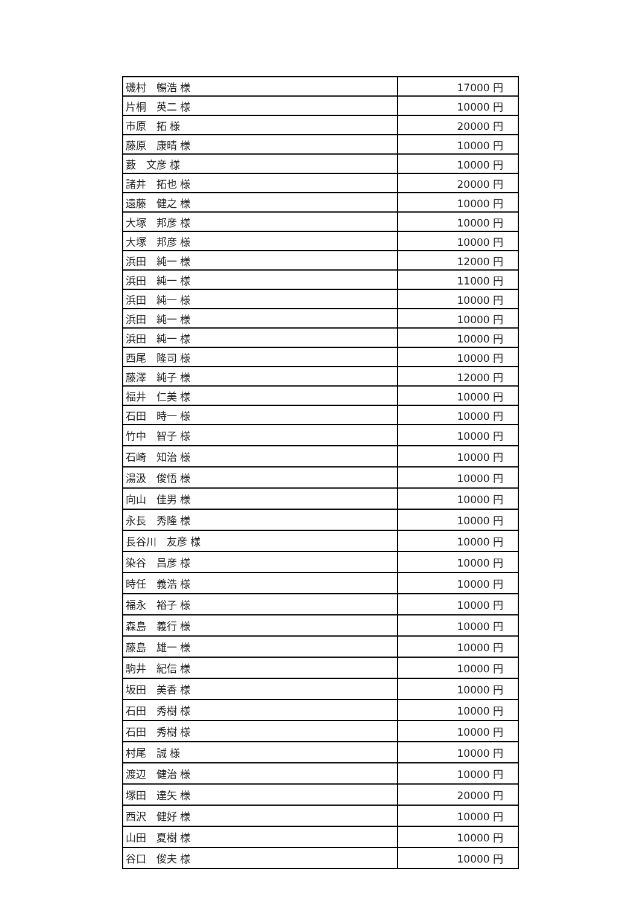| 磯村 暢浩 様 | 17000 円 |
| 片桐 英二 様 | 10000 円 |
| 市原 拓 様 | 20000 円 |
| 藤原 康晴 様 | 10000 円 |
| 藪 文彦 様 | 10000 円 |
| 諸井 拓也 様 | 20000 円 |
| 遠藤 健之 様 | 10000 円 |
| 大塚 邦彦 様 | 10000 円 |
| 大塚 邦彦 様 | 10000 円 |
| 浜田 純一 様 | 12000 円 |
| 浜田 純一 様 | 11000 円 |
| 浜田 純一 様 | 10000 円 |
| 浜田 純一 様 | 10000 円 |
| 浜田 純一 様 | 10000 円 |
| 西尾 隆司 様 | 10000 円 |
| 藤澤 純子 様 | 12000 円 |
| 福井 仁美 様 | 10000 円 |
| 石田 時一 様 | 10000 円 |
| 竹中 智子 様 | 10000 円 |
| 石崎 知治 様 | 10000 円 |
| 湯汲 俊悟 様 | 10000 円 |
| 向山 佳男 様 | 10000 円 |
| 永長 秀隆 様 | 10000 円 |
| 長谷川 友彦 様 | 10000 円 |
| 染谷 昌彦 様 | 10000 円 |
| 時任 義浩 様 | 10000 円 |
| 福永 裕子 様 | 10000 円 |
| 森島 義行 様 | 10000 円 |
| 藤島 雄一 様 | 10000 円 |
| 駒井 紀信 様 | 10000 円 |
| 坂田 美香 様 | 10000 円 |
| 石田 秀樹 様 | 10000 円 |
| 石田 秀樹 様 | 10000 円 |
| 村尾 誠 様 | 10000 円 |
| 渡辺 健治 様 | 10000 円 |
| 塚田 達矢 様 | 20000 円 |
| 西沢 健好 様 | 10000 円 |
| 山田 夏樹 様 | 10000 円 |
| 谷口 俊夫 様 | 10000 円 |